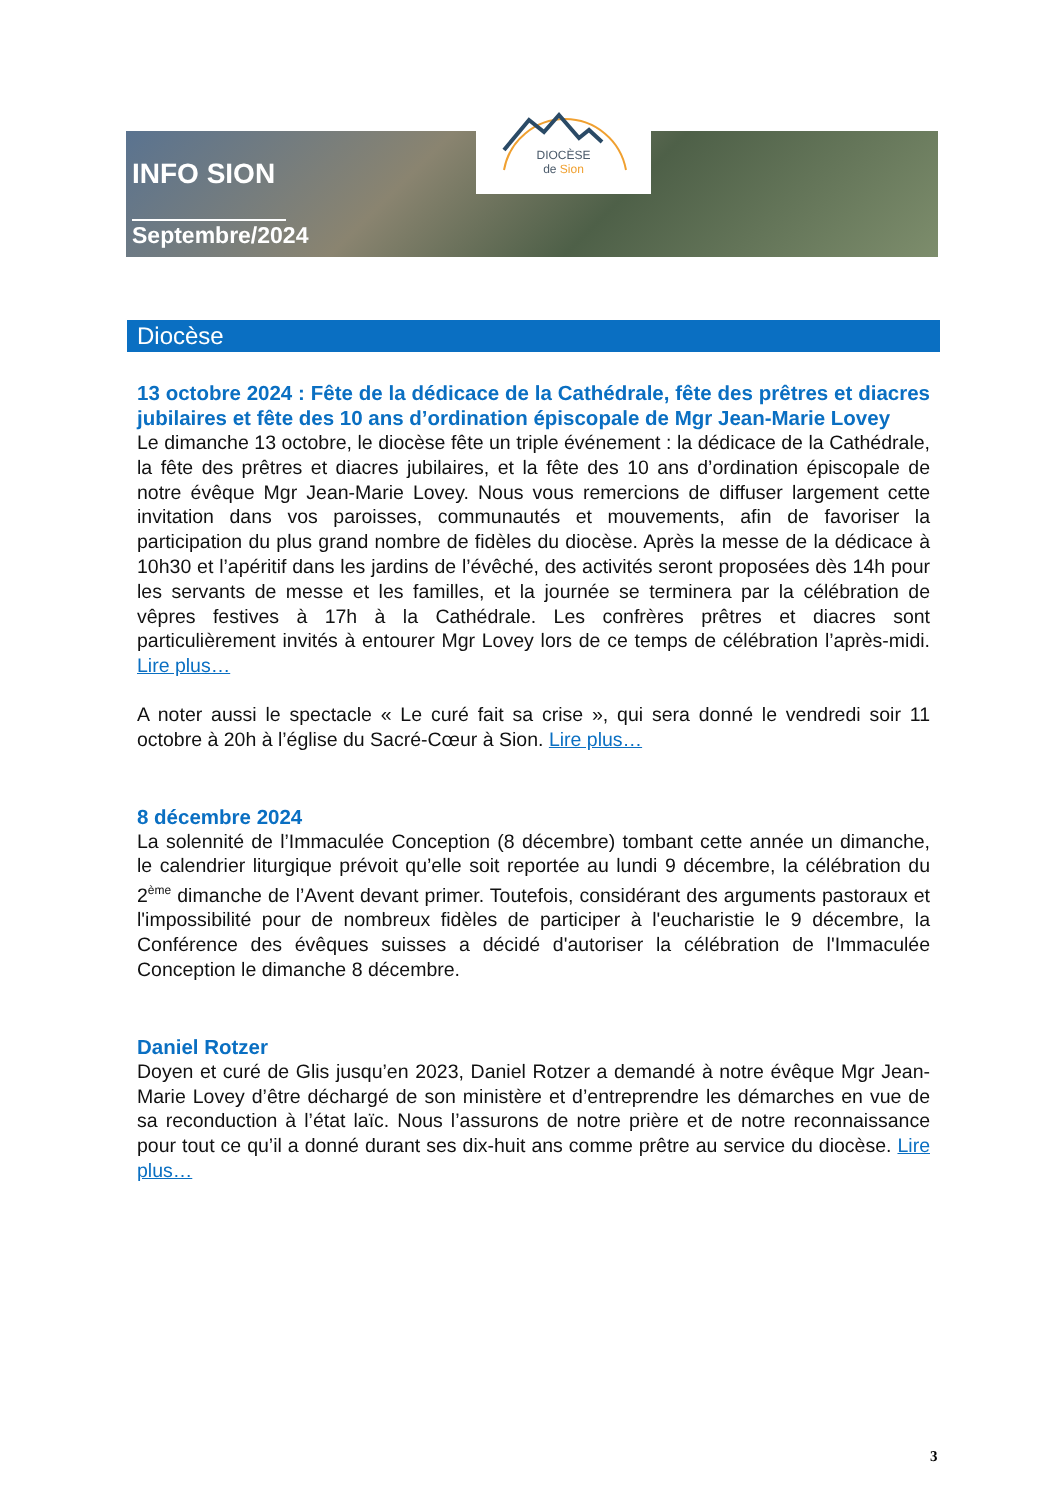DIOCÈSE
de Sion
INFO SION
Septembre/2024
Diocèse
13 octobre 2024 : Fête de la dédicace de la Cathédrale, fête des prêtres et diacres jubilaires et fête des 10 ans d’ordination épiscopale de Mgr Jean-Marie Lovey
Le dimanche 13 octobre, le diocèse fête un triple événement : la dédicace de la Cathédrale, la fête des prêtres et diacres jubilaires, et la fête des 10 ans d’ordination épiscopale de notre évêque Mgr Jean-Marie Lovey. Nous vous remercions de diffuser largement cette invitation dans vos paroisses, communautés et mouvements, afin de favoriser la participation du plus grand nombre de fidèles du diocèse. Après la messe de la dédicace à 10h30 et l’apéritif dans les jardins de l’évêché, des activités seront proposées dès 14h pour les servants de messe et les familles, et la journée se terminera par la célébration de vêpres festives à 17h à la Cathédrale. Les confrères prêtres et diacres sont particulièrement invités à entourer Mgr Lovey lors de ce temps de célébration l’après-midi. Lire plus…
A noter aussi le spectacle « Le curé fait sa crise », qui sera donné le vendredi soir 11 octobre à 20h à l’église du Sacré-Cœur à Sion. Lire plus…
8 décembre 2024
La solennité de l’Immaculée Conception (8 décembre) tombant cette année un dimanche, le calendrier liturgique prévoit qu’elle soit reportée au lundi 9 décembre, la célébration du 2<sup>ème</sup> dimanche de l’Avent devant primer. Toutefois, considérant des arguments pastoraux et l'impossibilité pour de nombreux fidèles de participer à l'eucharistie le 9 décembre, la Conférence des évêques suisses a décidé d'autoriser la célébration de l'Immaculée Conception le dimanche 8 décembre.
Daniel Rotzer
Doyen et curé de Glis jusqu’en 2023, Daniel Rotzer a demandé à notre évêque Mgr Jean-Marie Lovey d’être déchargé de son ministère et d’entreprendre les démarches en vue de sa reconduction à l’état laïc. Nous l’assurons de notre prière et de notre reconnaissance pour tout ce qu’il a donné durant ses dix-huit ans comme prêtre au service du diocèse. Lire plus…
3